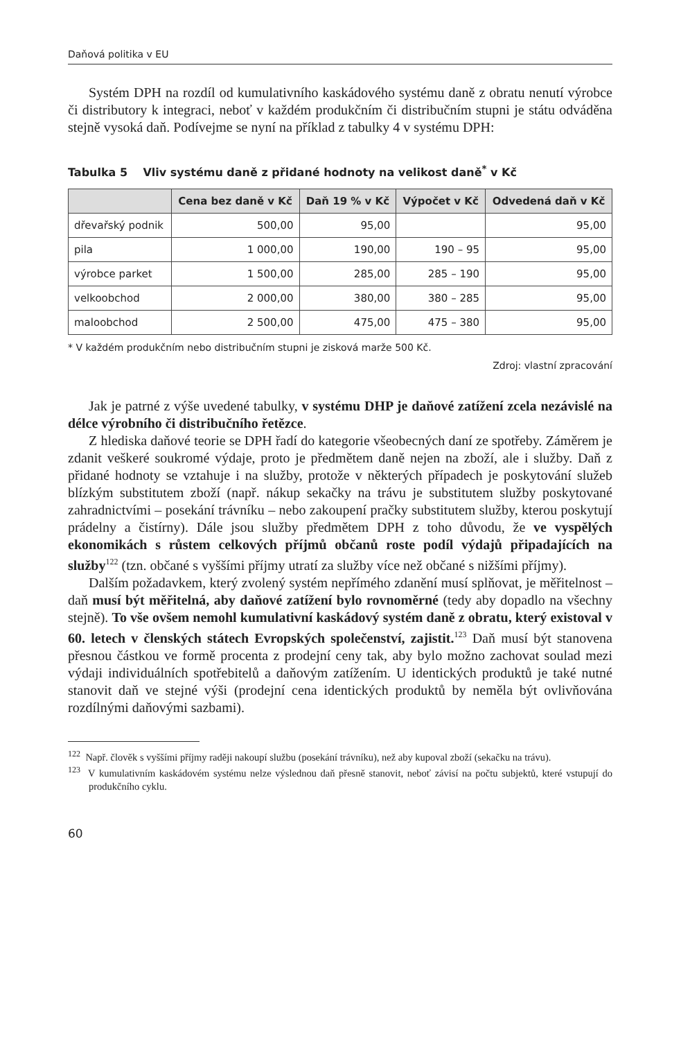Daňová politika v EU
Systém DPH na rozdíl od kumulativního kaskádového systému daně z obratu nenutí výrobce či distributory k integraci, neboť v každém produkčním či distribučním stupni je státu odváděna stejně vysoká daň. Podívejme se nyní na příklad z tabulky 4 v systému DPH:
Tabulka 5 Vliv systému daně z přidané hodnoty na velikost daně<sup>*</sup> v Kč
| | Cena bez daně v Kč | Daň 19 % v Kč | Výpočet v Kč | Odvedená daň v Kč |
| --- | --- | --- | --- | --- |
| dřevařský podnik | 500,00 | 95,00 | | 95,00 |
| pila | 1 000,00 | 190,00 | 190 – 95 | 95,00 |
| výrobce parket | 1 500,00 | 285,00 | 285 – 190 | 95,00 |
| velkoobchod | 2 000,00 | 380,00 | 380 – 285 | 95,00 |
| maloobchod | 2 500,00 | 475,00 | 475 – 380 | 95,00 |
* V každém produkčním nebo distribučním stupni je zisková marže 500 Kč.
Zdroj: vlastní zpracování
Jak je patrné z výše uvedené tabulky, v systému DHP je daňové zatížení zcela nezávislé na délce výrobního či distribučního řetězce.
Z hlediska daňové teorie se DPH řadí do kategorie všeobecných daní ze spotřeby. Záměrem je zdanit veškeré soukromé výdaje, proto je předmětem daně nejen na zboží, ale i služby. Daň z přidané hodnoty se vztahuje i na služby, protože v některých případech je poskytování služeb blízkým substitutem zboží (např. nákup sekačky na trávu je substitutem služby poskytované zahradnictvími – posekání trávníku – nebo zakoupení pračky substitutem služby, kterou poskytují prádelny a čistírny). Dále jsou služby předmětem DPH z toho důvodu, že ve vyspělých ekonomikách s růstem celkových příjmů občanů roste podíl výdajů připadajících na služby<sup>122</sup> (tzn. občané s vyššími příjmy utratí za služby více než občané s nižšími příjmy).
Dalším požadavkem, který zvolený systém nepřímého zdanění musí splňovat, je měřitelnost – daň musí být měřitelná, aby daňové zatížení bylo rovnoměrné (tedy aby dopadlo na všechny stejně). To vše ovšem nemohl kumulativní kaskádový systém daně z obratu, který existoval v 60. letech v členských státech Evropských společenství, zajistit.<sup>123</sup> Daň musí být stanovena přesnou částkou ve formě procenta z prodejní ceny tak, aby bylo možno zachovat soulad mezi výdaji individuálních spotřebitelů a daňovým zatížením. U identických produktů je také nutné stanovit daň ve stejné výši (prodejní cena identických produktů by neměla být ovlivňována rozdílnými daňovými sazbami).
<sup>122</sup> Např. člověk s vyššími příjmy raději nakoupí službu (posekání trávníku), než aby kupoval zboží (sekačku na trávu).
<sup>123</sup> V kumulativním kaskádovém systému nelze výslednou daň přesně stanovit, neboť závisí na počtu subjektů, které vstupují do produkčního cyklu.
60